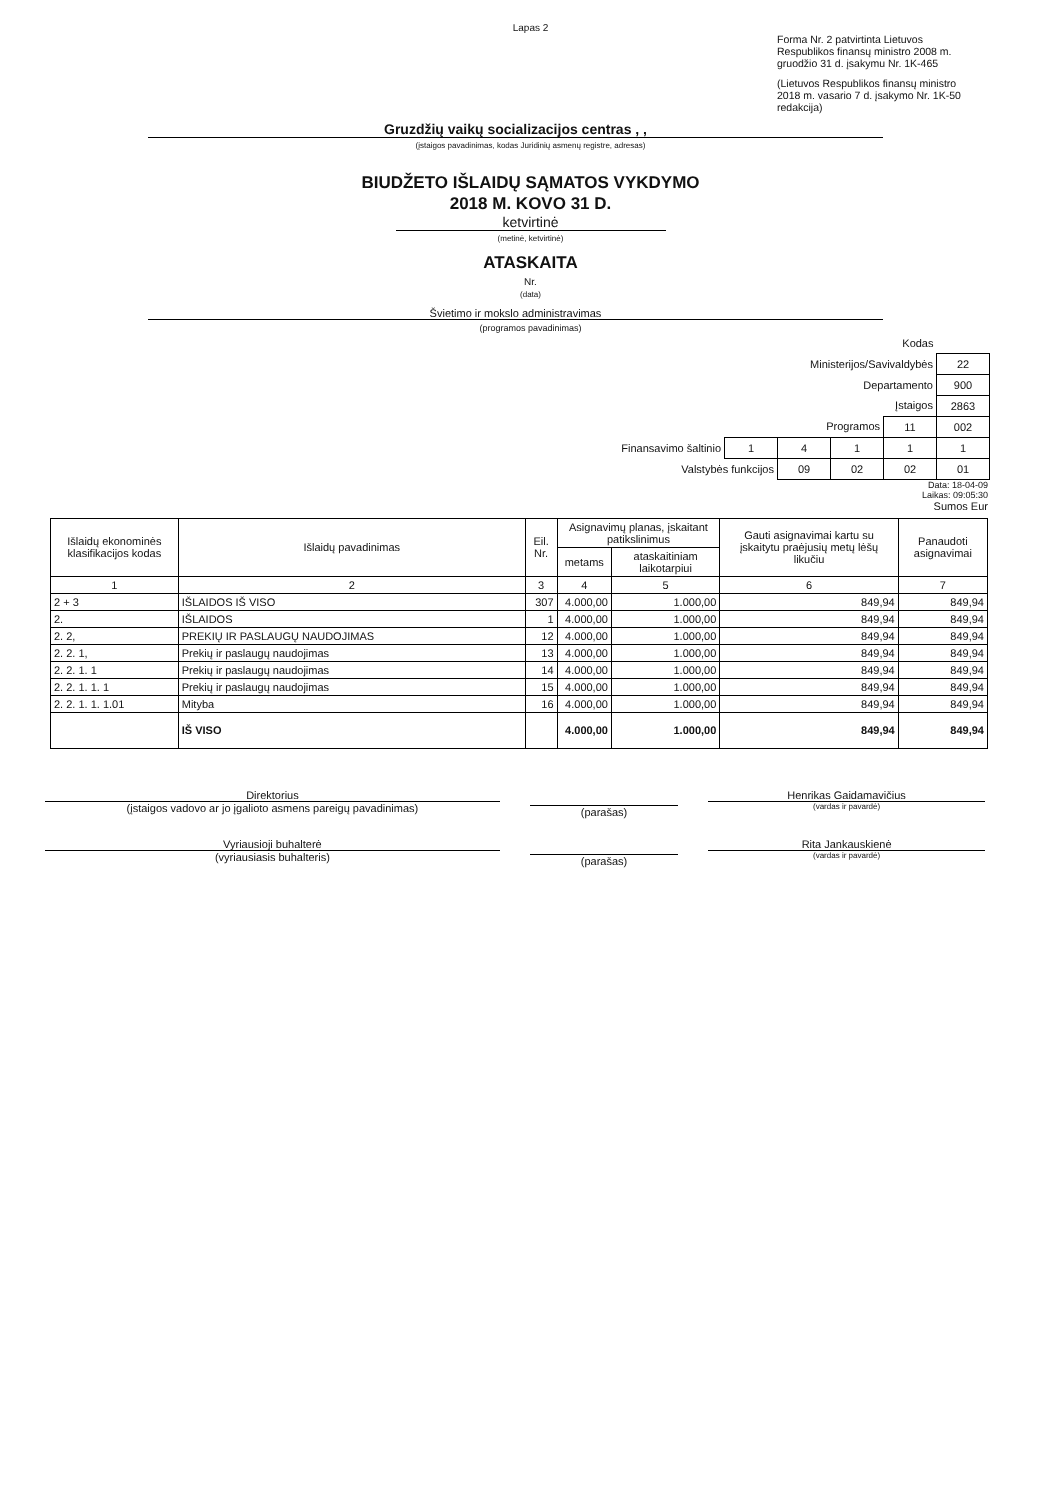Lapas 2
Forma Nr. 2 patvirtinta Lietuvos Respublikos finansų ministro 2008 m. gruodžio 31 d. įsakymu Nr. 1K-465
(Lietuvos Respublikos finansų ministro 2018 m. vasario 7 d. įsakymo Nr. 1K-50 redakcija)
Gruzdžių vaikų socializacijos centras , ,
(įstaigos pavadinimas, kodas Juridinių asmenų registre, adresas)
BIUDŽETO IŠLAIDŲ SĄMATOS VYKDYMO
2018 M. KOVO 31 D.
ketvirtinė
(metinė, ketvirtinė)
ATASKAITA
Nr.
(data)
Švietimo ir mokslo administravimas
(programos pavadinimas)
| Kodas | | | | | |
| Ministerijos/Savivaldybės | | | | | 22 |
| Departamento | | | | | 900 |
| Įstaigos | | | | | 2863 |
| Programos | | | | 11 | 002 |
| Finansavimo šaltinio | 1 | 4 | 1 | 1 | 1 |
| Valstybės funkcijos | | 09 | 02 | 02 | 01 |
Data: 18-04-09
Laikas: 09:05:30
Sumos Eur
| Išlaidų ekonominės klasifikacijos kodas | Išlaidų pavadinimas | Eil. Nr. | Asignavimų planas, įskaitant patikslinimus | | Gauti asignavimai kartu su įskaitytu praėjusių metų lėšų likučiu | Panaudoti asignavimai |
| --- | --- | --- | --- | --- | --- | --- |
| | | | metams | ataskaitiniam laikotarpiui | | |
| 1 | 2 | 3 | 4 | 5 | 6 | 7 |
| 2 + 3 | IŠLAIDOS IŠ VISO | 307 | 4.000,00 | 1.000,00 | 849,94 | 849,94 |
| 2. | IŠLAIDOS | 1 | 4.000,00 | 1.000,00 | 849,94 | 849,94 |
| 2. 2, | PREKIŲ IR PASLAUGŲ NAUDOJIMAS | 12 | 4.000,00 | 1.000,00 | 849,94 | 849,94 |
| 2. 2. 1, | Prekių ir paslaugų naudojimas | 13 | 4.000,00 | 1.000,00 | 849,94 | 849,94 |
| 2. 2. 1. 1 | Prekių ir paslaugų naudojimas | 14 | 4.000,00 | 1.000,00 | 849,94 | 849,94 |
| 2. 2. 1. 1. 1 | Prekių ir paslaugų naudojimas | 15 | 4.000,00 | 1.000,00 | 849,94 | 849,94 |
| 2. 2. 1. 1. 1.01 | Mityba | 16 | 4.000,00 | 1.000,00 | 849,94 | 849,94 |
| | IŠ VISO | | 4.000,00 | 1.000,00 | 849,94 | 849,94 |
Direktorius
(įstaigos vadovo ar jo įgalioto asmens pareigų pavadinimas)
(parašas)
Henrikas Gaidamavičius
(vardas ir pavardė)
Vyriausioji buhalterė
(vyriausiasis buhalteris)
(parašas)
Rita Jankauskienė
(vardas ir pavardė)